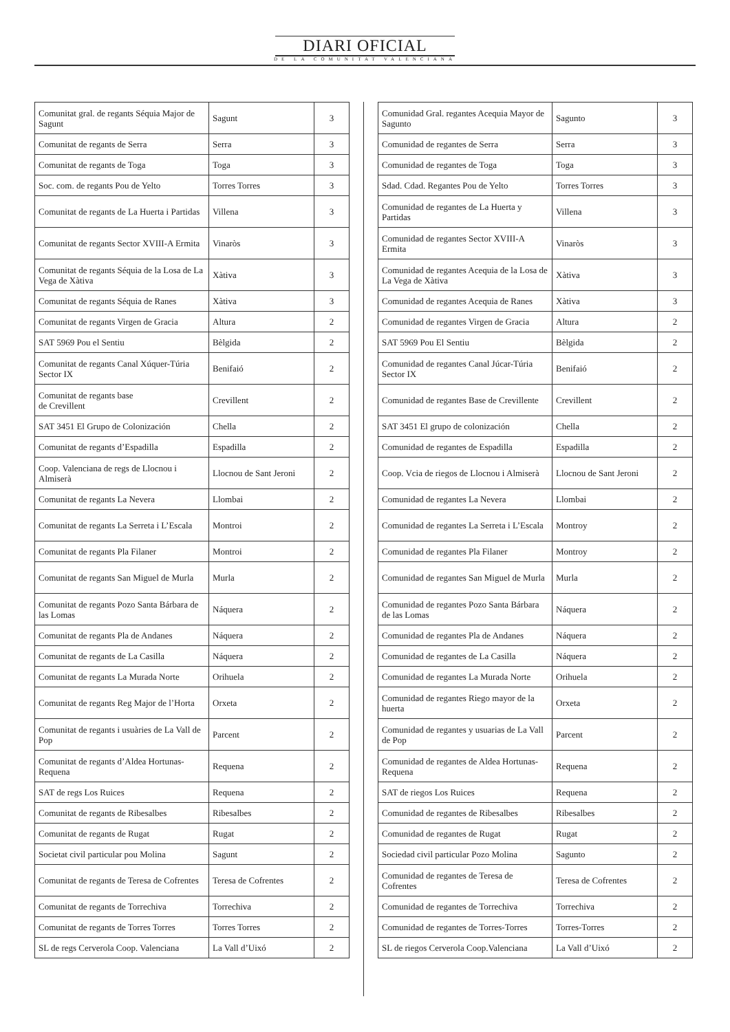DIARI OFICIAL
DE LA COMUNITAT VALENCIANA
| Comunitat gral. de regants Séquia Major de Sagunt | Sagunt | 3 |
| Comunitat de regants de Serra | Serra | 3 |
| Comunitat de regants de Toga | Toga | 3 |
| Soc. com. de regants Pou de Yelto | Torres Torres | 3 |
| Comunitat de regants de La Huerta i Partidas | Villena | 3 |
| Comunitat de regants Sector XVIII-A Ermita | Vinaròs | 3 |
| Comunitat de regants Séquia de la Losa de La Vega de Xàtiva | Xàtiva | 3 |
| Comunitat de regants Séquia de Ranes | Xàtiva | 3 |
| Comunitat de regants Virgen de Gracia | Altura | 2 |
| SAT 5969 Pou el Sentiu | Bèlgida | 2 |
| Comunitat de regants Canal Xúquer-Túria Sector IX | Benifaió | 2 |
| Comunitat de regants base de Crevillent | Crevillent | 2 |
| SAT 3451 El Grupo de Colonización | Chella | 2 |
| Comunitat de regants d’Espadilla | Espadilla | 2 |
| Coop. Valenciana de regs de Llocnou i Almiserà | Llocnou de Sant Jeroni | 2 |
| Comunitat de regants La Nevera | Llombai | 2 |
| Comunitat de regants La Serreta i L’Escala | Montroi | 2 |
| Comunitat de regants Pla Filaner | Montroi | 2 |
| Comunitat de regants San Miguel de Murla | Murla | 2 |
| Comunitat de regants Pozo Santa Bárbara de las Lomas | Náquera | 2 |
| Comunitat de regants Pla de Andanes | Náquera | 2 |
| Comunitat de regants de La Casilla | Náquera | 2 |
| Comunitat de regants La Murada Norte | Orihuela | 2 |
| Comunitat de regants Reg Major de l’Horta | Orxeta | 2 |
| Comunitat de regants i usuàries de La Vall de Pop | Parcent | 2 |
| Comunitat de regants d’Aldea Hortunas-Requena | Requena | 2 |
| SAT de regs Los Ruices | Requena | 2 |
| Comunitat de regants de Ribesalbes | Ribesalbes | 2 |
| Comunitat de regants de Rugat | Rugat | 2 |
| Societat civil particular pou Molina | Sagunt | 2 |
| Comunitat de regants de Teresa de Cofrentes | Teresa de Cofrentes | 2 |
| Comunitat de regants de Torrechiva | Torrechiva | 2 |
| Comunitat de regants de Torres Torres | Torres Torres | 2 |
| SL de regs Cerverola Coop. Valenciana | La Vall d’Uixó | 2 |
| Comunidad Gral. regantes Acequia Mayor de Sagunto | Sagunto | 3 |
| Comunidad de regantes de Serra | Serra | 3 |
| Comunidad de regantes de Toga | Toga | 3 |
| Sdad. Cdad. Regantes Pou de Yelto | Torres Torres | 3 |
| Comunidad de regantes de La Huerta y Partidas | Villena | 3 |
| Comunidad de regantes Sector XVIII-A Ermita | Vinaròs | 3 |
| Comunidad de regantes Acequia de la Losa de La Vega de Xàtiva | Xàtiva | 3 |
| Comunidad de regantes Acequia de Ranes | Xàtiva | 3 |
| Comunidad de regantes Virgen de Gracia | Altura | 2 |
| SAT 5969 Pou El Sentiu | Bèlgida | 2 |
| Comunidad de regantes Canal Júcar-Túria Sector IX | Benifaió | 2 |
| Comunidad de regantes Base de Crevillente | Crevillent | 2 |
| SAT 3451 El grupo de colonización | Chella | 2 |
| Comunidad de regantes de Espadilla | Espadilla | 2 |
| Coop. Vcia de riegos de Llocnou i Almiserà | Llocnou de Sant Jeroni | 2 |
| Comunidad de regantes La Nevera | Llombai | 2 |
| Comunidad de regantes La Serreta i L’Escala | Montroy | 2 |
| Comunidad de regantes Pla Filaner | Montroy | 2 |
| Comunidad de regantes San Miguel de Murla | Murla | 2 |
| Comunidad de regantes Pozo Santa Bárbara de las Lomas | Náquera | 2 |
| Comunidad de regantes Pla de Andanes | Náquera | 2 |
| Comunidad de regantes de La Casilla | Náquera | 2 |
| Comunidad de regantes La Murada Norte | Orihuela | 2 |
| Comunidad de regantes Riego mayor de la huerta | Orxeta | 2 |
| Comunidad de regantes y usuarias de La Vall de Pop | Parcent | 2 |
| Comunidad de regantes de Aldea Hortunas-Requena | Requena | 2 |
| SAT de riegos Los Ruices | Requena | 2 |
| Comunidad de regantes de Ribesalbes | Ribesalbes | 2 |
| Comunidad de regantes de Rugat | Rugat | 2 |
| Sociedad civil particular Pozo Molina | Sagunto | 2 |
| Comunidad de regantes de Teresa de Cofrentes | Teresa de Cofrentes | 2 |
| Comunidad de regantes de Torrechiva | Torrechiva | 2 |
| Comunidad de regantes de Torres-Torres | Torres-Torres | 2 |
| SL de riegos Cerverola Coop.Valenciana | La Vall d’Uixó | 2 |